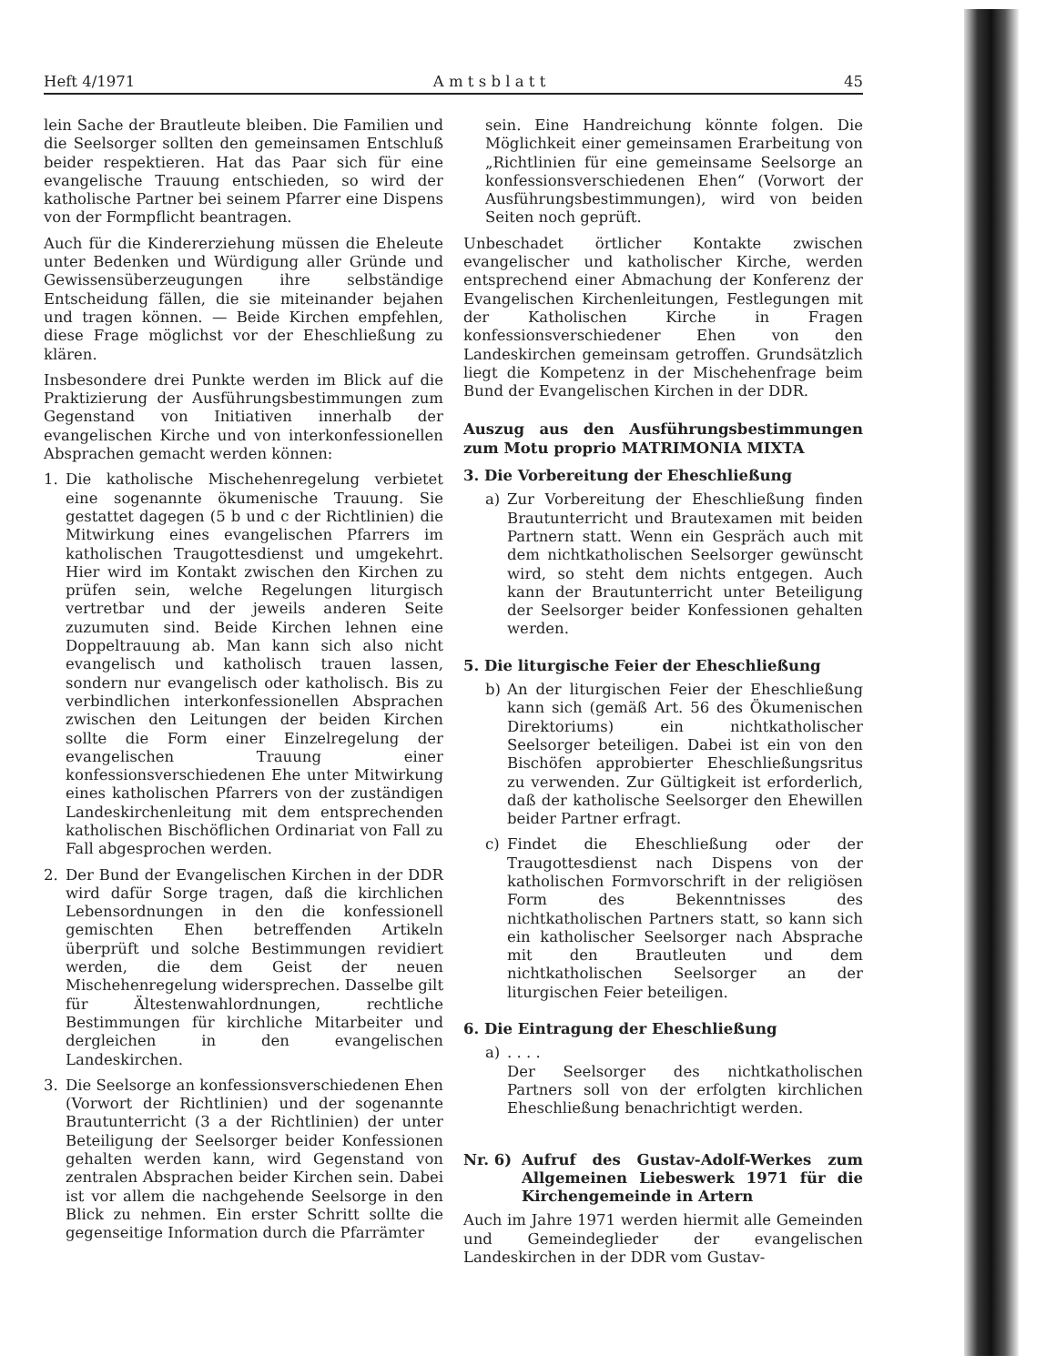Heft 4/1971 A m t s b l a t t 45
lein Sache der Brautleute bleiben. Die Familien und die Seelsorger sollten den gemeinsamen Entschluß beider respektieren. Hat das Paar sich für eine evangelische Trauung entschieden, so wird der katholische Partner bei seinem Pfarrer eine Dispens von der Formpflicht beantragen.
Auch für die Kindererziehung müssen die Eheleute unter Bedenken und Würdigung aller Gründe und Gewissensüberzeugungen ihre selbständige Entscheidung fällen, die sie miteinander bejahen und tragen können. — Beide Kirchen empfehlen, diese Frage möglichst vor der Eheschließung zu klären.
Insbesondere drei Punkte werden im Blick auf die Praktizierung der Ausführungsbestimmungen zum Gegenstand von Initiativen innerhalb der evangelischen Kirche und von interkonfessionellen Absprachen gemacht werden können:
1. Die katholische Mischehenregelung verbietet eine sogenannte ökumenische Trauung. Sie gestattet dagegen (5 b und c der Richtlinien) die Mitwirkung eines evangelischen Pfarrers im katholischen Traugottesdienst und umgekehrt. Hier wird im Kontakt zwischen den Kirchen zu prüfen sein, welche Regelungen liturgisch vertretbar und der jeweils anderen Seite zuzumuten sind. Beide Kirchen lehnen eine Doppeltrauung ab. Man kann sich also nicht evangelisch und katholisch trauen lassen, sondern nur evangelisch oder katholisch. Bis zu verbindlichen interkonfessionellen Absprachen zwischen den Leitungen der beiden Kirchen sollte die Form einer Einzelregelung der evangelischen Trauung einer konfessionsverschiedenen Ehe unter Mitwirkung eines katholischen Pfarrers von der zuständigen Landeskirchenleitung mit dem entsprechenden katholischen Bischöflichen Ordinariat von Fall zu Fall abgesprochen werden.
2. Der Bund der Evangelischen Kirchen in der DDR wird dafür Sorge tragen, daß die kirchlichen Lebensordnungen in den die konfessionell gemischten Ehen betreffenden Artikeln überprüft und solche Bestimmungen revidiert werden, die dem Geist der neuen Mischehenregelung widersprechen. Dasselbe gilt für Ältestenwahlordnungen, rechtliche Bestimmungen für kirchliche Mitarbeiter und dergleichen in den evangelischen Landeskirchen.
3. Die Seelsorge an konfessionsverschiedenen Ehen (Vorwort der Richtlinien) und der sogenannte Brautunterricht (3 a der Richtlinien) der unter Beteiligung der Seelsorger beider Konfessionen gehalten werden kann, wird Gegenstand von zentralen Absprachen beider Kirchen sein. Dabei ist vor allem die nachgehende Seelsorge in den Blick zu nehmen. Ein erster Schritt sollte die gegenseitige Information durch die Pfarrämter
sein. Eine Handreichung könnte folgen. Die Möglichkeit einer gemeinsamen Erarbeitung von „Richtlinien für eine gemeinsame Seelsorge an konfessionsverschiedenen Ehen“ (Vorwort der Ausführungsbestimmungen), wird von beiden Seiten noch geprüft.
Unbeschadet örtlicher Kontakte zwischen evangelischer und katholischer Kirche, werden entsprechend einer Abmachung der Konferenz der Evangelischen Kirchenleitungen, Festlegungen mit der Katholischen Kirche in Fragen konfessionsverschiedener Ehen von den Landeskirchen gemeinsam getroffen. Grundsätzlich liegt die Kompetenz in der Mischehenfrage beim Bund der Evangelischen Kirchen in der DDR.
Auszug aus den Ausführungsbestimmungen zum Motu proprio MATRIMONIA MIXTA
3. Die Vorbereitung der Eheschließung
a) Zur Vorbereitung der Eheschließung finden Brautunterricht und Brautexamen mit beiden Partnern statt. Wenn ein Gespräch auch mit dem nichtkatholischen Seelsorger gewünscht wird, so steht dem nichts entgegen. Auch kann der Brautunterricht unter Beteiligung der Seelsorger beider Konfessionen gehalten werden.
5. Die liturgische Feier der Eheschließung
b) An der liturgischen Feier der Eheschließung kann sich (gemäß Art. 56 des Ökumenischen Direktoriums) ein nichtkatholischer Seelsorger beteiligen. Dabei ist ein von den Bischöfen approbierter Eheschließungsritus zu verwenden. Zur Gültigkeit ist erforderlich, daß der katholische Seelsorger den Ehewillen beider Partner erfragt.
c) Findet die Eheschließung oder der Traugottesdienst nach Dispens von der katholischen Formvorschrift in der religiösen Form des Bekenntnisses des nichtkatholischen Partners statt, so kann sich ein katholischer Seelsorger nach Absprache mit den Brautleuten und dem nichtkatholischen Seelsorger an der liturgischen Feier beteiligen.
6. Die Eintragung der Eheschließung
a). . . .
Der Seelsorger des nichtkatholischen Partners soll von der erfolgten kirchlichen Eheschließung benachrichtigt werden.
Nr. 6) Aufruf des Gustav-Adolf-Werkes zum Allgemeinen Liebeswerk 1971 für die Kirchengemeinde in Artern
Auch im Jahre 1971 werden hiermit alle Gemeinden und Gemeindeglieder der evangelischen Landeskirchen in der DDR vom Gustav-